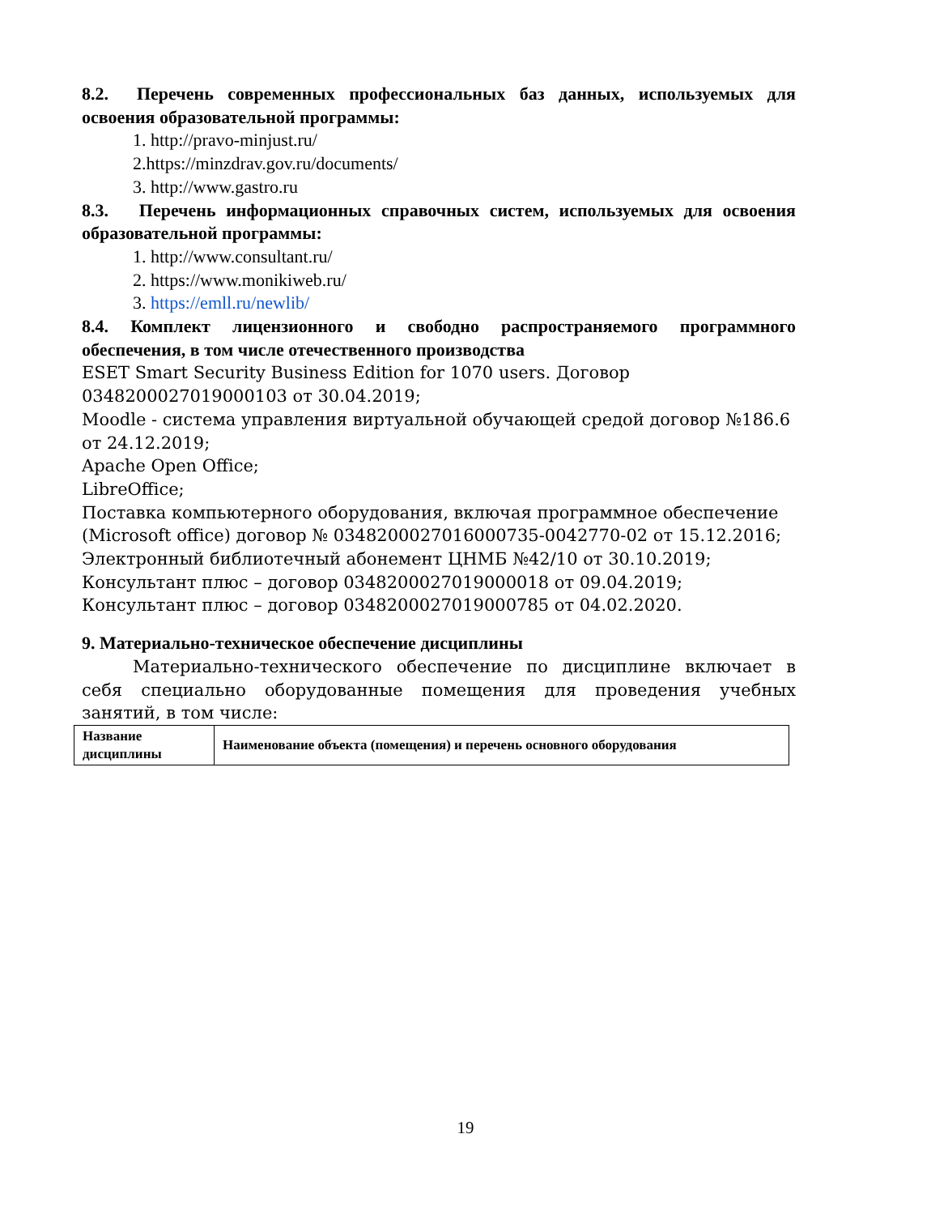8.2. Перечень современных профессиональных баз данных, используемых для освоения образовательной программы:
1. http://pravo-minjust.ru/
2.https://minzdrav.gov.ru/documents/
3. http://www.gastro.ru
8.3. Перечень информационных справочных систем, используемых для освоения образовательной программы:
1. http://www.consultant.ru/
2. https://www.monikiweb.ru/
3. https://emll.ru/newlib/
8.4. Комплект лицензионного и свободно распространяемого программного обеспечения, в том числе отечественного производства
ESET Smart Security Business Edition for 1070 users. Договор 0348200027019000103 от 30.04.2019;
Moodle - система управления виртуальной обучающей средой договор №186.6 от 24.12.2019;
Apache Open Office;
LibreOffice;
Поставка компьютерного оборудования, включая программное обеспечение (Microsoft office) договор № 0348200027016000735-0042770-02 от 15.12.2016;
Электронный библиотечный абонемент ЦНМБ №42/10 от 30.10.2019;
Консультант плюс – договор 0348200027019000018 от 09.04.2019;
Консультант плюс – договор 0348200027019000785 от 04.02.2020.
9. Материально-техническое обеспечение дисциплины
Материально-технического обеспечение по дисциплине включает в себя специально оборудованные помещения для проведения учебных занятий, в том числе:
| Название дисциплины | Наименование объекта (помещения) и перечень основного оборудования |
19